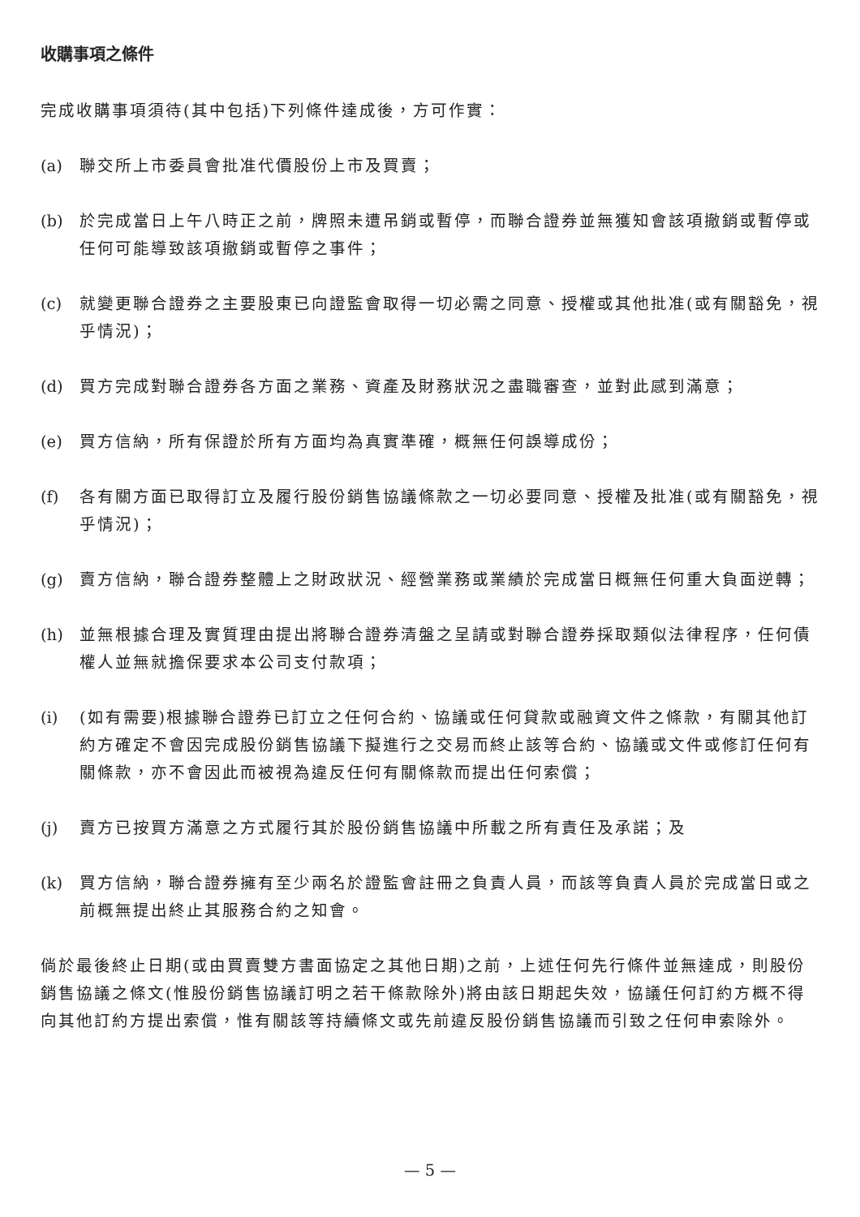收購事項之條件
完成收購事項須待(其中包括)下列條件達成後，方可作實：
(a) 聯交所上市委員會批准代價股份上市及買賣；
(b) 於完成當日上午八時正之前，牌照未遭吊銷或暫停，而聯合證券並無獲知會該項撤銷或暫停或任何可能導致該項撤銷或暫停之事件；
(c) 就變更聯合證券之主要股東已向證監會取得一切必需之同意、授權或其他批准(或有關豁免，視乎情況)；
(d) 買方完成對聯合證券各方面之業務、資產及財務狀況之盡職審查，並對此感到滿意；
(e) 買方信納，所有保證於所有方面均為真實準確，概無任何誤導成份；
(f) 各有關方面已取得訂立及履行股份銷售協議條款之一切必要同意、授權及批准(或有關豁免，視乎情況)；
(g) 賣方信納，聯合證券整體上之財政狀況、經營業務或業績於完成當日概無任何重大負面逆轉；
(h) 並無根據合理及實質理由提出將聯合證券清盤之呈請或對聯合證券採取類似法律程序，任何債權人並無就擔保要求本公司支付款項；
(i) (如有需要)根據聯合證券已訂立之任何合約、協議或任何貸款或融資文件之條款，有關其他訂約方確定不會因完成股份銷售協議下擬進行之交易而終止該等合約、協議或文件或修訂任何有關條款，亦不會因此而被視為違反任何有關條款而提出任何索償；
(j) 賣方已按買方滿意之方式履行其於股份銷售協議中所載之所有責任及承諾；及
(k) 買方信納，聯合證券擁有至少兩名於證監會註冊之負責人員，而該等負責人員於完成當日或之前概無提出終止其服務合約之知會。
倘於最後終止日期(或由買賣雙方書面協定之其他日期)之前，上述任何先行條件並無達成，則股份銷售協議之條文(惟股份銷售協議訂明之若干條款除外)將由該日期起失效，協議任何訂約方概不得向其他訂約方提出索償，惟有關該等持續條文或先前違反股份銷售協議而引致之任何申索除外。
— 5 —